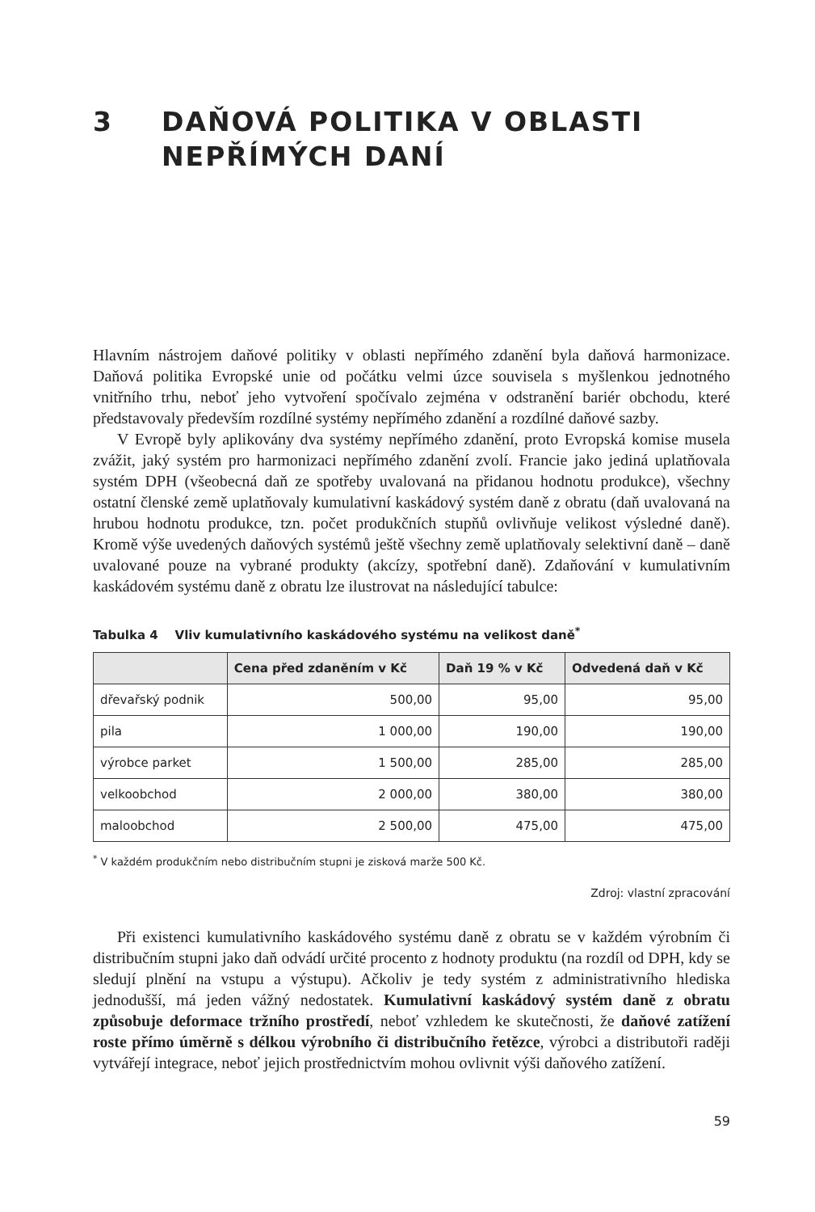3 DAŇOVÁ POLITIKA V OBLASTI
NEPŘÍMÝCH DANÍ
Hlavním nástrojem daňové politiky v oblasti nepřímého zdanění byla daňová harmonizace. Daňová politika Evropské unie od počátku velmi úzce souvisela s myšlenkou jednotného vnitřního trhu, neboť jeho vytvoření spočívalo zejména v odstranění bariér obchodu, které představovaly především rozdílné systémy nepřímého zdanění a rozdílné daňové sazby.
V Evropě byly aplikovány dva systémy nepřímého zdanění, proto Evropská komise musela zvážit, jaký systém pro harmonizaci nepřímého zdanění zvolí. Francie jako jediná uplatňovala systém DPH (všeobecná daň ze spotřeby uvalovaná na přidanou hodnotu produkce), všechny ostatní členské země uplatňovaly kumulativní kaskádový systém daně z obratu (daň uvalovaná na hrubou hodnotu produkce, tzn. počet produkčních stupňů ovlivňuje velikost výsledné daně). Kromě výše uvedených daňových systémů ještě všechny země uplatňovaly selektivní daně – daně uvalované pouze na vybrané produkty (akcízy, spotřební daně). Zdaňování v kumulativním kaskádovém systému daně z obratu lze ilustrovat na následující tabulce:
Tabulka 4 Vliv kumulativního kaskádového systému na velikost daně<sup>*</sup>
| | Cena před zdaněním v Kč | Daň 19 % v Kč | Odvedená daň v Kč |
| --- | --- | --- | --- |
| dřevařský podnik | 500,00 | 95,00 | 95,00 |
| pila | 1 000,00 | 190,00 | 190,00 |
| výrobce parket | 1 500,00 | 285,00 | 285,00 |
| velkoobchod | 2 000,00 | 380,00 | 380,00 |
| maloobchod | 2 500,00 | 475,00 | 475,00 |
<sup>*</sup> V každém produkčním nebo distribučním stupni je zisková marže 500 Kč.
Zdroj: vlastní zpracování
Při existenci kumulativního kaskádového systému daně z obratu se v každém výrobním či distribučním stupni jako daň odvádí určité procento z hodnoty produktu (na rozdíl od DPH, kdy se sledují plnění na vstupu a výstupu). Ačkoliv je tedy systém z administrativního hlediska jednodušší, má jeden vážný nedostatek. Kumulativní kaskádový systém daně z obratu způsobuje deformace tržního prostředí, neboť vzhledem ke skutečnosti, že daňové zatížení roste přímo úměrně s délkou výrobního či distribučního řetězce, výrobci a distributoři raději vytvářejí integrace, neboť jejich prostřednictvím mohou ovlivnit výši daňového zatížení.
59